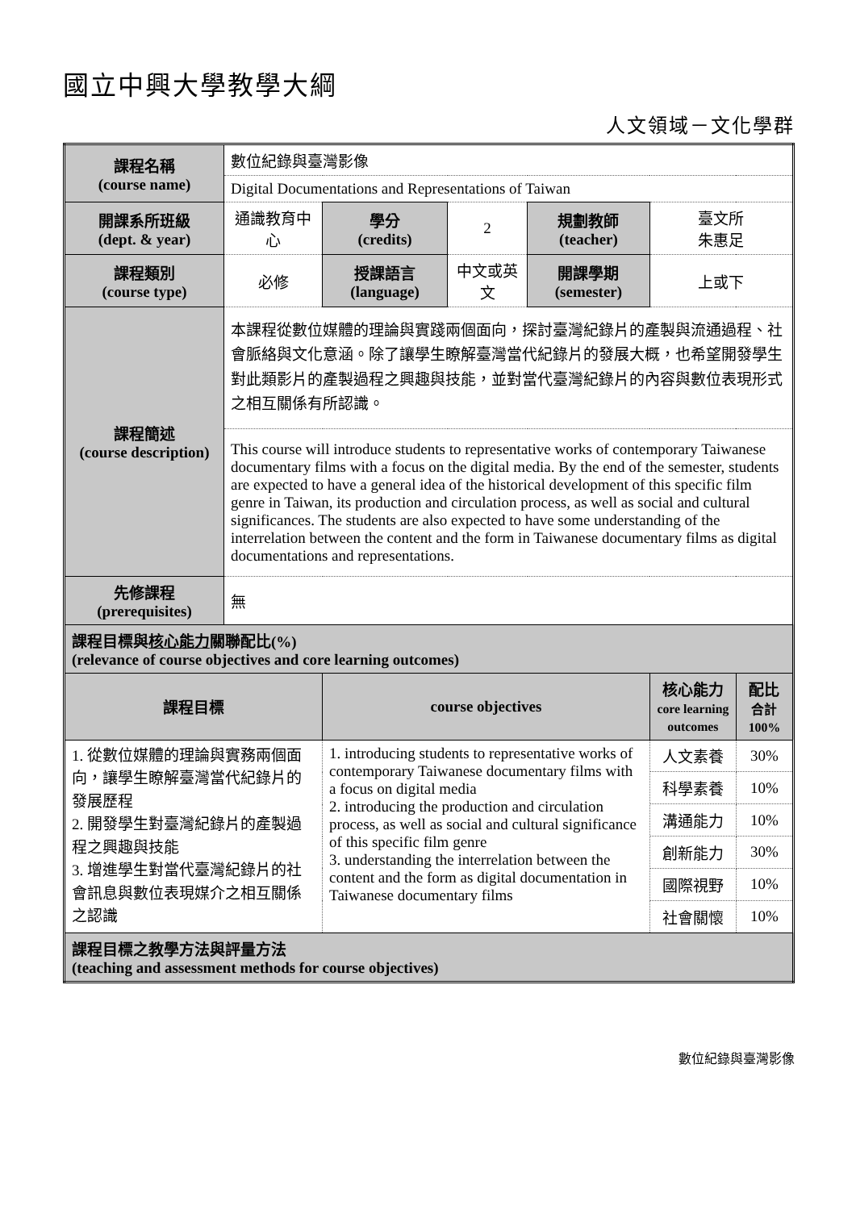國立中興大學教學大綱
人文領域－文化學群
| 課程名稱 (course name) | 數位紀錄與臺灣影像 | | | | | |
| | Digital Documentations and Representations of Taiwan | | | | | |
| 開課系所班級 (dept. & year) | 通識教育中心 | 學分 (credits) | 2 | 規劃教師 (teacher) | 臺文所 朱惠足 | |
| 課程類別 (course type) | 必修 | 授課語言 (language) | 中文或英文 | 開課學期 (semester) | 上或下 | |
| 課程簡述 (course description) | 本課程從數位媒體的理論與實踐兩個面向，探討臺灣紀錄片的產製與流通過程、社會脈絡與文化意涵。除了讓學生瞭解臺灣當代紀錄片的發展大概，也希望開發學生對此類影片的產製過程之興趣與技能，並對當代臺灣紀錄片的內容與數位表現形式之相互關係有所認識。 | | | | | |
| | This course will introduce students to representative works of contemporary Taiwanese documentary films with a focus on the digital media. By the end of the semester, students are expected to have a general idea of the historical development of this specific film genre in Taiwan, its production and circulation process, as well as social and cultural significances. The students are also expected to have some understanding of the interrelation between the content and the form in Taiwanese documentary films as digital documentations and representations. | | | | | |
| 先修課程 (prerequisites) | 無 | | | | | |
| 課程目標與 核心能力 關聯配比(%) (relevance of course objectives and core learning outcomes) | | | | | | |
| 課程目標 | | course objectives | | | 核心能力 core learning outcomes | 配比 合計 100% |
| 1. 從數位媒體的理論與實務兩個面向，讓學生瞭解臺灣當代紀錄片的發展歷程 2. 開發學生對臺灣紀錄片的產製過程之興趣與技能 3. 增進學生對當代臺灣紀錄片的社會訊息與數位表現媒介之相互關係之認識 | | 1. introducing students to representative works of contemporary Taiwanese documentary films with a focus on digital media 2. introducing the production and circulation process, as well as social and cultural significance of this specific film genre 3. understanding the interrelation between the content and the form as digital documentation in Taiwanese documentary films | | | 人文素養 | 30% |
| | | | | | 科學素養 | 10% |
| | | | | | 溝通能力 | 10% |
| | | | | | 創新能力 | 30% |
| | | | | | 國際視野 | 10% |
| | | | | | 社會關懷 | 10% |
| 課程目標之教學方法與評量方法 (teaching and assessment methods for course objectives) | | | | | | |
數位紀錄與臺灣影像